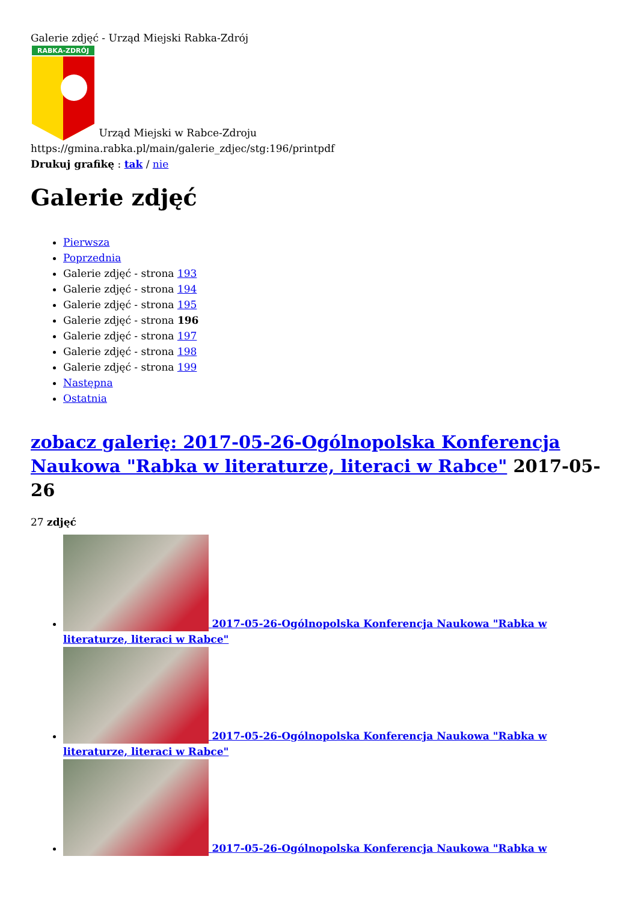Galerie zdjęć - Urząd Miejski Rabka-Zdrój
RABKA-ZDRÓJ
Urząd Miejski w Rabce-Zdroju
https://gmina.rabka.pl/main/galerie_zdjec/stg:196/printpdf
Drukuj grafikę : tak / nie
Galerie zdjęć
Pierwsza
Poprzednia
Galerie zdjęć - strona 193
Galerie zdjęć - strona 194
Galerie zdjęć - strona 195
Galerie zdjęć - strona 196
Galerie zdjęć - strona 197
Galerie zdjęć - strona 198
Galerie zdjęć - strona 199
Następna
Ostatnia
zobacz galerię: 2017-05-26-Ogólnopolska Konferencja Naukowa "Rabka w literaturze, literaci w Rabce" 2017-05-26
27 zdjęć
2017-05-26-Ogólnopolska Konferencja Naukowa "Rabka w literaturze, literaci w Rabce"
2017-05-26-Ogólnopolska Konferencja Naukowa "Rabka w literaturze, literaci w Rabce"
2017-05-26-Ogólnopolska Konferencja Naukowa "Rabka w